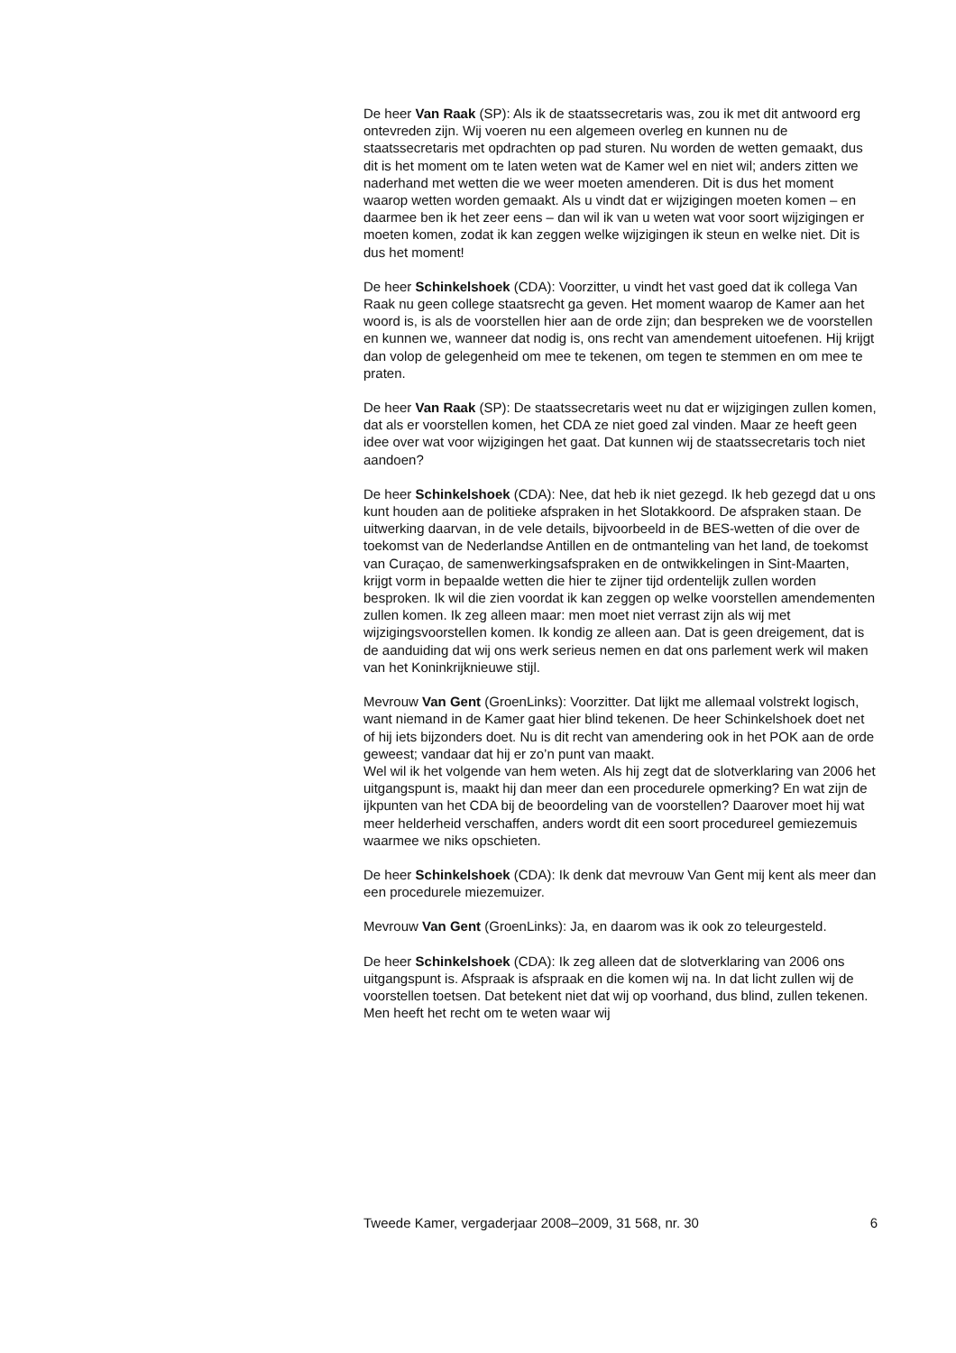De heer Van Raak (SP): Als ik de staatssecretaris was, zou ik met dit antwoord erg ontevreden zijn. Wij voeren nu een algemeen overleg en kunnen nu de staatssecretaris met opdrachten op pad sturen. Nu worden de wetten gemaakt, dus dit is het moment om te laten weten wat de Kamer wel en niet wil; anders zitten we naderhand met wetten die we weer moeten amenderen. Dit is dus het moment waarop wetten worden gemaakt. Als u vindt dat er wijzigingen moeten komen – en daarmee ben ik het zeer eens – dan wil ik van u weten wat voor soort wijzigingen er moeten komen, zodat ik kan zeggen welke wijzigingen ik steun en welke niet. Dit is dus het moment!
De heer Schinkelshoek (CDA): Voorzitter, u vindt het vast goed dat ik collega Van Raak nu geen college staatsrecht ga geven. Het moment waarop de Kamer aan het woord is, is als de voorstellen hier aan de orde zijn; dan bespreken we de voorstellen en kunnen we, wanneer dat nodig is, ons recht van amendement uitoefenen. Hij krijgt dan volop de gelegenheid om mee te tekenen, om tegen te stemmen en om mee te praten.
De heer Van Raak (SP): De staatssecretaris weet nu dat er wijzigingen zullen komen, dat als er voorstellen komen, het CDA ze niet goed zal vinden. Maar ze heeft geen idee over wat voor wijzigingen het gaat. Dat kunnen wij de staatssecretaris toch niet aandoen?
De heer Schinkelshoek (CDA): Nee, dat heb ik niet gezegd. Ik heb gezegd dat u ons kunt houden aan de politieke afspraken in het Slotakkoord. De afspraken staan. De uitwerking daarvan, in de vele details, bijvoorbeeld in de BES-wetten of die over de toekomst van de Nederlandse Antillen en de ontmanteling van het land, de toekomst van Curaçao, de samenwerkingsafspraken en de ontwikkelingen in Sint-Maarten, krijgt vorm in bepaalde wetten die hier te zijner tijd ordentelijk zullen worden besproken. Ik wil die zien voordat ik kan zeggen op welke voorstellen amendementen zullen komen. Ik zeg alleen maar: men moet niet verrast zijn als wij met wijzigingsvoorstellen komen. Ik kondig ze alleen aan. Dat is geen dreigement, dat is de aanduiding dat wij ons werk serieus nemen en dat ons parlement werk wil maken van het Koninkrijknieuwe stijl.
Mevrouw Van Gent (GroenLinks): Voorzitter. Dat lijkt me allemaal volstrekt logisch, want niemand in de Kamer gaat hier blind tekenen. De heer Schinkelshoek doet net of hij iets bijzonders doet. Nu is dit recht van amendering ook in het POK aan de orde geweest; vandaar dat hij er zo’n punt van maakt.
Wel wil ik het volgende van hem weten. Als hij zegt dat de slotverklaring van 2006 het uitgangspunt is, maakt hij dan meer dan een procedurele opmerking? En wat zijn de ijkpunten van het CDA bij de beoordeling van de voorstellen? Daarover moet hij wat meer helderheid verschaffen, anders wordt dit een soort procedureel gemiezemuis waarmee we niks opschieten.
De heer Schinkelshoek (CDA): Ik denk dat mevrouw Van Gent mij kent als meer dan een procedurele miezemuizer.
Mevrouw Van Gent (GroenLinks): Ja, en daarom was ik ook zo teleurgesteld.
De heer Schinkelshoek (CDA): Ik zeg alleen dat de slotverklaring van 2006 ons uitgangspunt is. Afspraak is afspraak en die komen wij na. In dat licht zullen wij de voorstellen toetsen. Dat betekent niet dat wij op voorhand, dus blind, zullen tekenen. Men heeft het recht om te weten waar wij
Tweede Kamer, vergaderjaar 2008–2009, 31 568, nr. 30 6